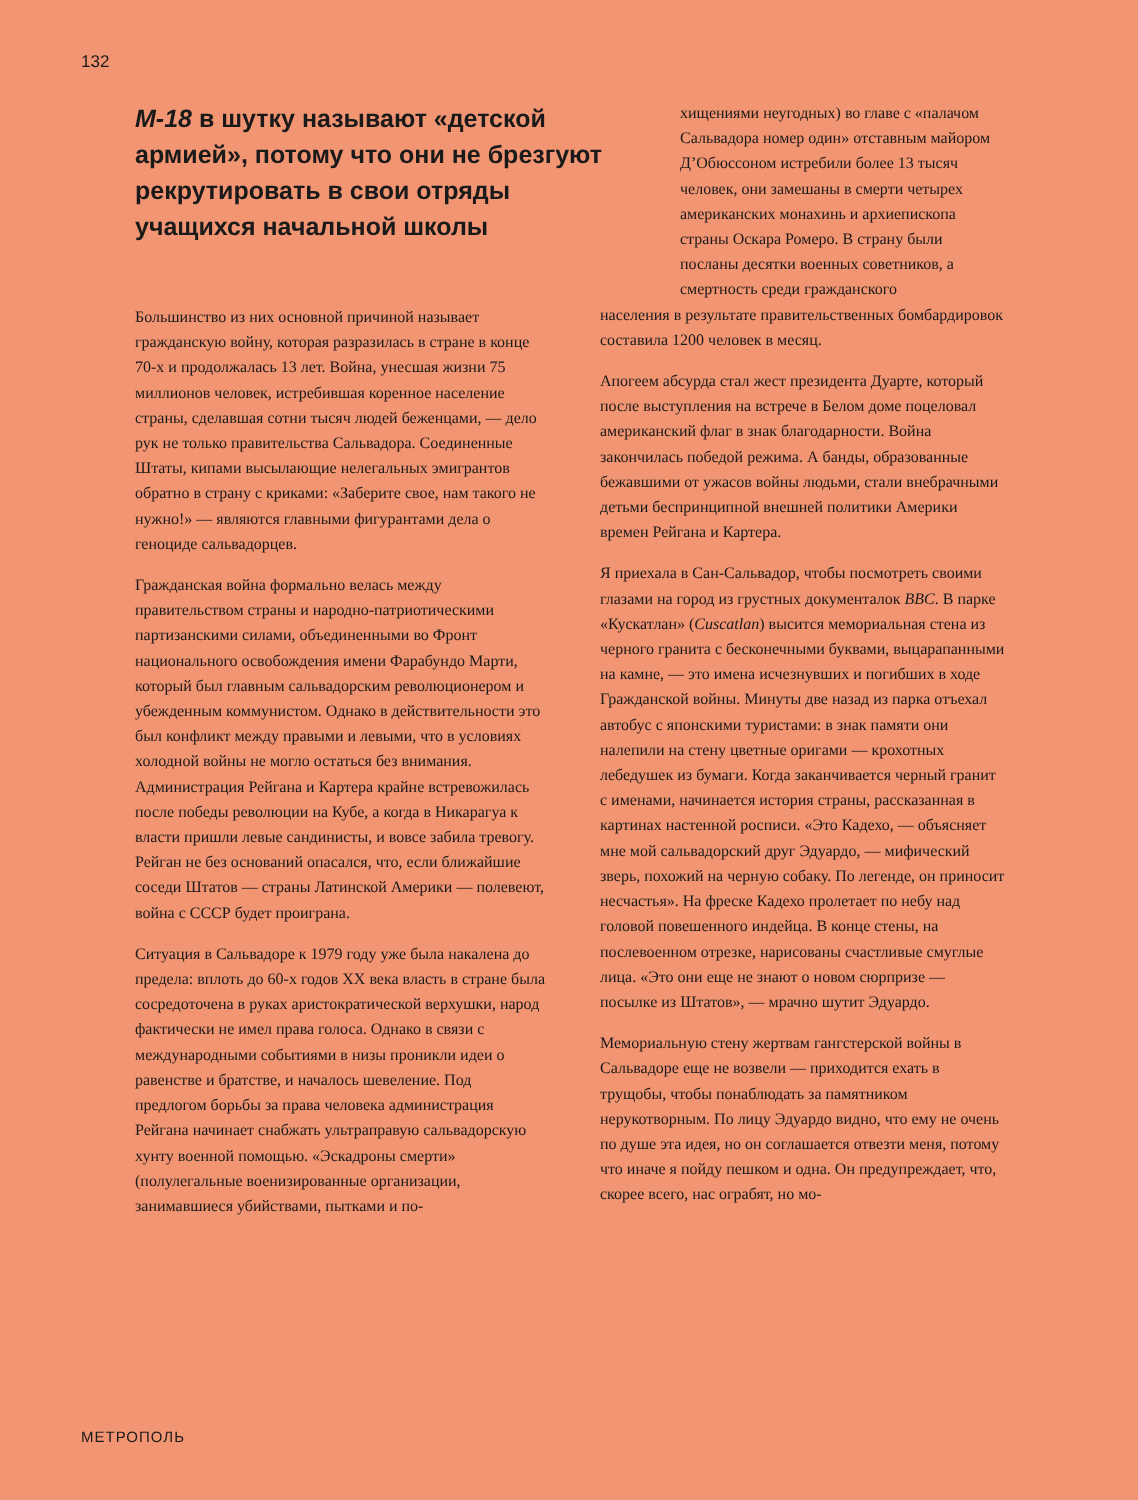132
М-18 в шутку называют «детской армией», потому что они не брезгуют рекрутировать в свои отряды учащихся начальной школы
Большинство из них основной причиной называет гражданскую войну, которая разразилась в стране в конце 70-х и продолжалась 13 лет. Война, унесшая жизни 75 миллионов человек, истребившая коренное население страны, сделавшая сотни тысяч людей беженцами, — дело рук не только правительства Сальвадора. Соединенные Штаты, кипами высылающие нелегальных эмигрантов обратно в страну с криками: «Заберите свое, нам такого не нужно!» — являются главными фигурантами дела о геноциде сальвадорцев.
Гражданская война формально велась между правительством страны и народно-патриотическими партизанскими силами, объединенными во Фронт национального освобождения имени Фарабундо Марти, который был главным сальвадорским революционером и убежденным коммунистом. Однако в действительности это был конфликт между правыми и левыми, что в условиях холодной войны не могло остаться без внимания. Администрация Рейгана и Картера крайне встревожилась после победы революции на Кубе, а когда в Никарагуа к власти пришли левые сандинисты, и вовсе забила тревогу. Рейган не без оснований опасался, что, если ближайшие соседи Штатов — страны Латинской Америки — полевеют, война с СССР будет проиграна.
Ситуация в Сальвадоре к 1979 году уже была накалена до предела: вплоть до 60-х годов XX века власть в стране была сосредоточена в руках аристократической верхушки, народ фактически не имел права голоса. Однако в связи с международными событиями в низы проникли идеи о равенстве и братстве, и началось шевеление. Под предлогом борьбы за права человека администрация Рейгана начинает снабжать ультраправую сальвадорскую хунту военной помощью. «Эскадроны смерти» (полулегальные военизированные организации, занимавшиеся убийствами, пытками и по-
хищениями неугодных) во главе с «палачом Сальвадора номер один» отставным майором Д’Обюссоном истребили более 13 тысяч человек, они замешаны в смерти четырех американских монахинь и архиепископа страны Оскара Ромеро. В страну были посланы десятки военных советников, а смертность среди гражданского
населения в результате правительственных бомбардировок составила 1200 человек в месяц.
Апогеем абсурда стал жест президента Дуарте, который после выступления на встрече в Белом доме поцеловал американский флаг в знак благодарности. Война закончилась победой режима. А банды, образованные бежавшими от ужасов войны людьми, стали внебрачными детьми беспринципной внешней политики Америки времен Рейгана и Картера.
Я приехала в Сан-Сальвадор, чтобы посмотреть своими глазами на город из грустных документалок BBC. В парке «Кускатлан» (Cuscatlan) высится мемориальная стена из черного гранита с бесконечными буквами, выцарапанными на камне, — это имена исчезнувших и погибших в ходе Гражданской войны. Минуты две назад из парка отъехал автобус с японскими туристами: в знак памяти они налепили на стену цветные оригами — крохотных лебедушек из бумаги. Когда заканчивается черный гранит с именами, начинается история страны, рассказанная в картинах настенной росписи. «Это Кадехо, — объясняет мне мой сальвадорский друг Эдуардо, — мифический зверь, похожий на черную собаку. По легенде, он приносит несчастья». На фреске Кадехо пролетает по небу над головой повешенного индейца. В конце стены, на послевоенном отрезке, нарисованы счастливые смуглые лица. «Это они еще не знают о новом сюрпризе — посылке из Штатов», — мрачно шутит Эдуардо.
Мемориальную стену жертвам гангстерской войны в Сальвадоре еще не возвели — приходится ехать в трущобы, чтобы понаблюдать за памятником нерукотворным. По лицу Эдуардо видно, что ему не очень по душе эта идея, но он соглашается отвезти меня, потому что иначе я пойду пешком и одна. Он предупреждает, что, скорее всего, нас ограбят, но мо-
МЕТРОПОЛЬ